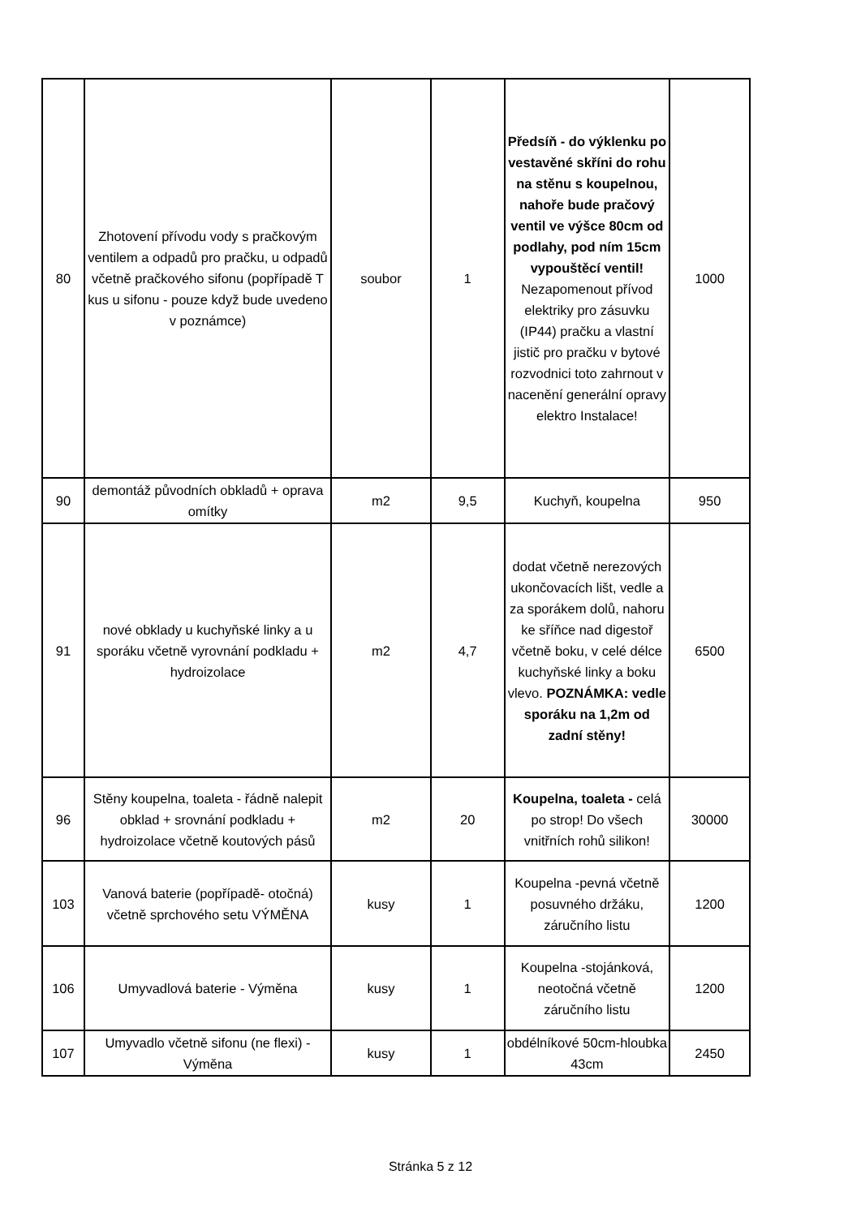| 80 | Zhotovení přívodu vody s pračkovým ventilem a odpadů pro pračku, u odpadů včetně pračkového sifonu (popřípadě T kus u sifonu - pouze když bude uvedeno v poznámce) | soubor | 1 | Předsíň - do výklenku po vestavěné skříni do rohu na stěnu s koupelnou, nahoře bude pračový ventil ve výšce 80cm od podlahy, pod ním 15cm vypouštěcí ventil! Nezapomenout přívod elektriky pro zásuvku (IP44) pračku a vlastní jistič pro pračku v bytové rozvodnici toto zahrnout v nacenění generální opravy elektro Instalace! | 1000 |
| 90 | demontáž původních obkladů + oprava omítky | m2 | 9,5 | Kuchyň, koupelna | 950 |
| 91 | nové obklady u kuchyňské linky a u sporáku včetně vyrovnání podkladu + hydroizolace | m2 | 4,7 | dodat včetně nerezových ukončovacích lišt, vedle a za sporákem dolů, nahoru ke sříňce nad digestoř včetně boku, v celé délce kuchyňské linky a boku vlevo. POZNÁMKA: vedle sporáku na 1,2m od zadní stěny! | 6500 |
| 96 | Stěny koupelna, toaleta - řádně nalepit obklad + srovnání podkladu + hydroizolace včetně koutových pásů | m2 | 20 | Koupelna, toaleta - celá po strop! Do všech vnitřních rohů silikon! | 30000 |
| 103 | Vanová baterie (popřípadě- otočná) včetně sprchového setu VÝMĚNA | kusy | 1 | Koupelna -pevná včetně posuvného držáku, záručního listu | 1200 |
| 106 | Umyvadlová baterie - Výměna | kusy | 1 | Koupelna -stojánková, neotočná včetně záručního listu | 1200 |
| 107 | Umyvadlo včetně sifonu (ne flexi) - Výměna | kusy | 1 | obdélníkové 50cm-hloubka 43cm | 2450 |
Stránka 5 z 12